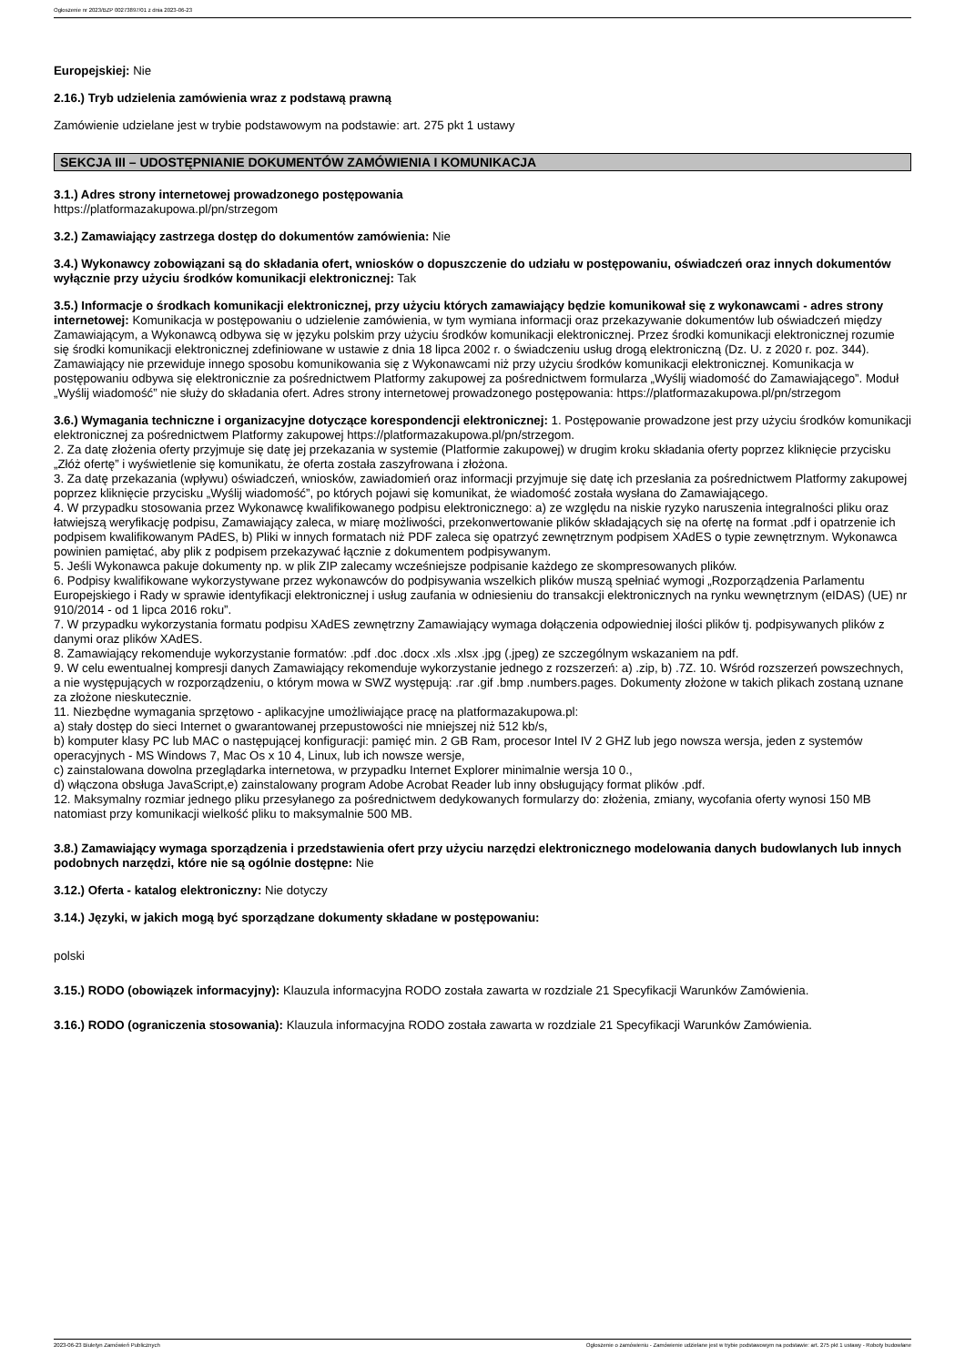Ogłoszenie nr 2023/BZP 00273897/01 z dnia 2023-06-23
Europejskiej: Nie
2.16.) Tryb udzielenia zamówienia wraz z podstawą prawną
Zamówienie udzielane jest w trybie podstawowym na podstawie: art. 275 pkt 1 ustawy
SEKCJA III – UDOSTĘPNIANIE DOKUMENTÓW ZAMÓWIENIA I KOMUNIKACJA
3.1.) Adres strony internetowej prowadzonego postępowania
https://platformazakupowa.pl/pn/strzegom
3.2.) Zamawiający zastrzega dostęp do dokumentów zamówienia: Nie
3.4.) Wykonawcy zobowiązani są do składania ofert, wniosków o dopuszczenie do udziału w postępowaniu, oświadczeń oraz innych dokumentów wyłącznie przy użyciu środków komunikacji elektronicznej: Tak
3.5.) Informacje o środkach komunikacji elektronicznej, przy użyciu których zamawiający będzie komunikował się z wykonawcami - adres strony internetowej: Komunikacja w postępowaniu o udzielenie zamówienia, w tym wymiana informacji oraz przekazywanie dokumentów lub oświadczeń między Zamawiającym, a Wykonawcą odbywa się w języku polskim przy użyciu środków komunikacji elektronicznej. Przez środki komunikacji elektronicznej rozumie się środki komunikacji elektronicznej zdefiniowane w ustawie z dnia 18 lipca 2002 r. o świadczeniu usług drogą elektroniczną (Dz. U. z 2020 r. poz. 344). Zamawiający nie przewiduje innego sposobu komunikowania się z Wykonawcami niż przy użyciu środków komunikacji elektronicznej. Komunikacja w postępowaniu odbywa się elektronicznie za pośrednictwem Platformy zakupowej za pośrednictwem formularza „Wyślij wiadomość do Zamawiającego”. Moduł „Wyślij wiadomość” nie służy do składania ofert. Adres strony internetowej prowadzonego postępowania: https://platformazakupowa.pl/pn/strzegom
3.6.) Wymagania techniczne i organizacyjne dotyczące korespondencji elektronicznej: 1. Postępowanie prowadzone jest przy użyciu środków komunikacji elektronicznej za pośrednictwem Platformy zakupowej https://platformazakupowa.pl/pn/strzegom.
2. Za datę złożenia oferty przyjmuje się datę jej przekazania w systemie (Platformie zakupowej) w drugim kroku składania oferty poprzez kliknięcie przycisku „Złóż ofertę” i wyświetlenie się komunikatu, że oferta została zaszyfrowana i złożona.
3. Za datę przekazania (wpływu) oświadczeń, wniosków, zawiadomień oraz informacji przyjmuje się datę ich przesłania za pośrednictwem Platformy zakupowej poprzez kliknięcie przycisku „Wyślij wiadomość”, po których pojawi się komunikat, że wiadomość została wysłana do Zamawiającego.
4. W przypadku stosowania przez Wykonawcę kwalifikowanego podpisu elektronicznego: a) ze względu na niskie ryzyko naruszenia integralności pliku oraz łatwiejszą weryfikację podpisu, Zamawiający zaleca, w miarę możliwości, przekonwertowanie plików składających się na ofertę na format .pdf i opatrzenie ich
podpisem kwalifikowanym PAdES, b) Pliki w innych formatach niż PDF zaleca się opatrzyć zewnętrznym podpisem XAdES o typie zewnętrznym. Wykonawca powinien pamiętać, aby plik z podpisem przekazywać łącznie z dokumentem podpisywanym.
5. Jeśli Wykonawca pakuje dokumenty np. w plik ZIP zalecamy wcześniejsze podpisanie każdego ze skompresowanych plików.
6. Podpisy kwalifikowane wykorzystywane przez wykonawców do podpisywania wszelkich plików muszą spełniać wymogi „Rozporządzenia Parlamentu Europejskiego i Rady w sprawie identyfikacji elektronicznej i usług zaufania w odniesieniu do transakcji elektronicznych na rynku wewnętrznym (eIDAS) (UE) nr 910/2014 - od 1 lipca 2016 roku”.
7. W przypadku wykorzystania formatu podpisu XAdES zewnętrzny Zamawiający wymaga dołączenia odpowiedniej ilości plików tj. podpisywanych plików z danymi oraz plików XAdES.
8. Zamawiający rekomenduje wykorzystanie formatów: .pdf .doc .docx .xls .xlsx .jpg (.jpeg) ze szczególnym wskazaniem na pdf.
9. W celu ewentualnej kompresji danych Zamawiający rekomenduje wykorzystanie jednego z rozszerzeń: a) .zip, b) .7Z. 10. Wśród rozszerzeń powszechnych, a nie występujących w rozporządzeniu, o którym mowa w SWZ występują: .rar .gif .bmp .numbers.pages. Dokumenty złożone w takich plikach zostaną uznane za złożone nieskutecznie.
11. Niezbędne wymagania sprzętowo - aplikacyjne umożliwiające pracę na platformazakupowa.pl:
a) stały dostęp do sieci Internet o gwarantowanej przepustowości nie mniejszej niż 512 kb/s,
b) komputer klasy PC lub MAC o następującej konfiguracji: pamięć min. 2 GB Ram, procesor Intel IV 2 GHZ lub jego nowsza wersja, jeden z systemów operacyjnych - MS Windows 7, Mac Os x 10 4, Linux, lub ich nowsze wersje,
c) zainstalowana dowolna przeglądarka internetowa, w przypadku Internet Explorer minimalnie wersja 10 0.,
d) włączona obsługa JavaScript,e) zainstalowany program Adobe Acrobat Reader lub inny obsługujący format plików .pdf.
12. Maksymalny rozmiar jednego pliku przesyłanego za pośrednictwem dedykowanych formularzy do: złożenia, zmiany, wycofania oferty wynosi 150 MB natomiast przy komunikacji wielkość pliku to maksymalnie 500 MB.
3.8.) Zamawiający wymaga sporządzenia i przedstawienia ofert przy użyciu narzędzi elektronicznego modelowania danych budowlanych lub innych podobnych narzędzi, które nie są ogólnie dostępne: Nie
3.12.) Oferta - katalog elektroniczny: Nie dotyczy
3.14.) Języki, w jakich mogą być sporządzane dokumenty składane w postępowaniu:
polski
3.15.) RODO (obowiązek informacyjny): Klauzula informacyjna RODO została zawarta w rozdziale 21 Specyfikacji Warunków Zamówienia.
3.16.) RODO (ograniczenia stosowania): Klauzula informacyjna RODO została zawarta w rozdziale 21 Specyfikacji Warunków Zamówienia.
2023-06-23 Biuletyn Zamówień Publicznych Ogłoszenie o zamówieniu - Zamówienie udzielane jest w trybie podstawowym na podstawie: art. 275 pkt 1 ustawy - Roboty budowlane